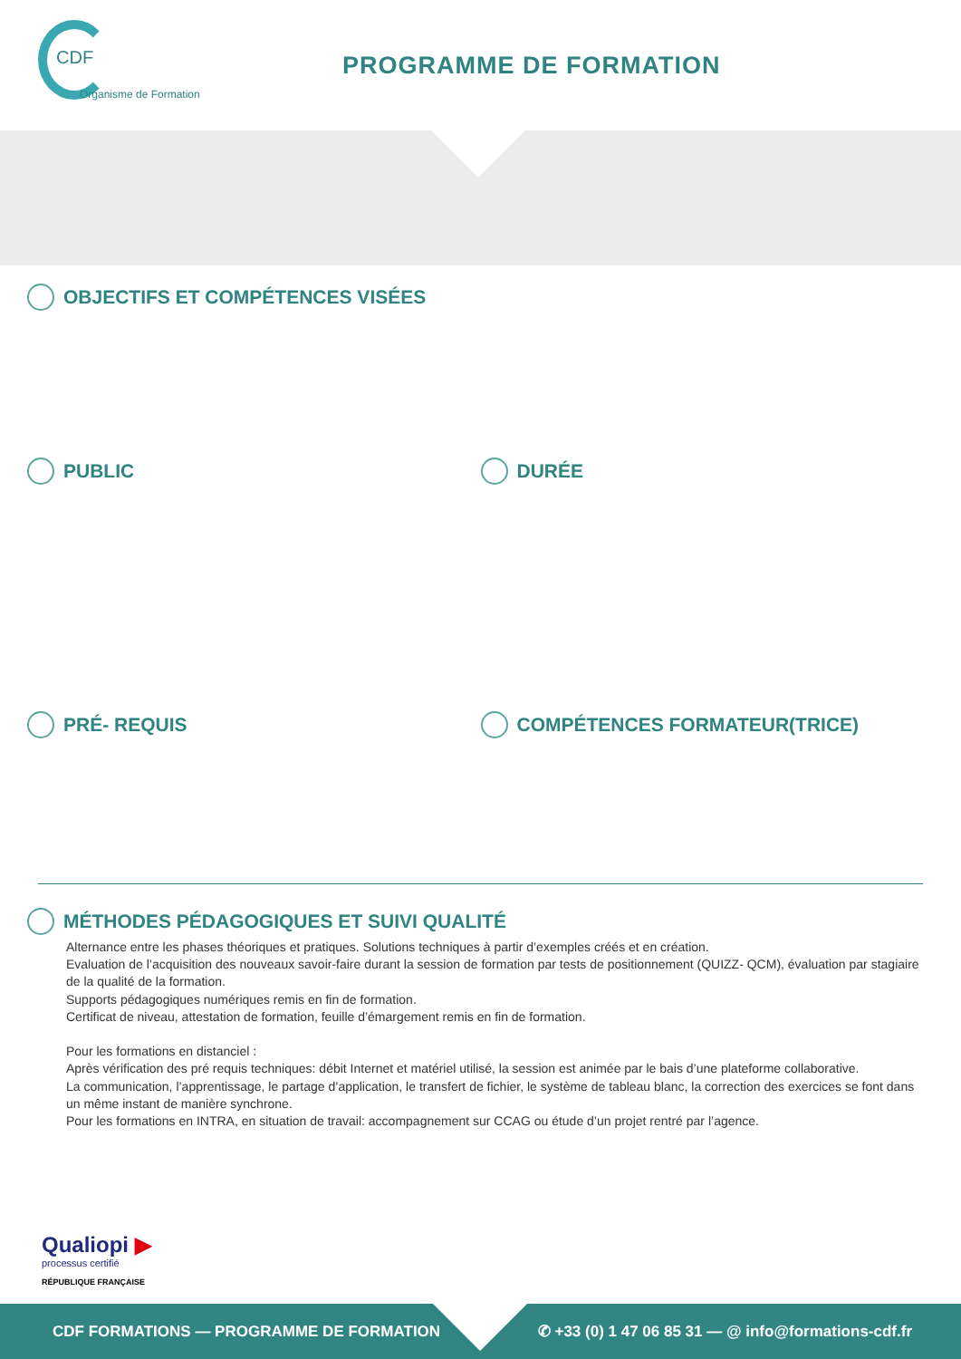CDF
Organisme de Formation
PROGRAMME DE FORMATION
OBJECTIFS ET COMPÉTENCES VISÉES
PUBLIC DURÉE
PRÉ- REQUIS COMPÉTENCES FORMATEUR(TRICE)
MÉTHODES PÉDAGOGIQUES ET SUIVI QUALITÉ
Alternance entre les phases théoriques et pratiques. Solutions techniques à partir d’exemples créés et en création.
Evaluation de l’acquisition des nouveaux savoir-faire durant la session de formation par tests de positionnement (QUIZZ- QCM), évaluation par stagiaire de la qualité de la formation.
Supports pédagogiques numériques remis en fin de formation.
Certificat de niveau, attestation de formation, feuille d’émargement remis en fin de formation.
Pour les formations en distanciel :
Après vérification des pré requis techniques: débit Internet et matériel utilisé, la session est animée par le bais d’une plateforme collaborative.
La communication, l’apprentissage, le partage d’application, le transfert de fichier, le système de tableau blanc, la correction des exercices se font dans un même instant de manière synchrone.
Pour les formations en INTRA, en situation de travail: accompagnement sur CCAG ou étude d’un projet rentré par l’agence.
Qualiopi ▶
processus certifié
RÉPUBLIQUE FRANÇAISE
CDF FORMATIONS — PROGRAMME DE FORMATION ✆ +33 (0) 1 47 06 85 31 — @ info@formations-cdf.fr